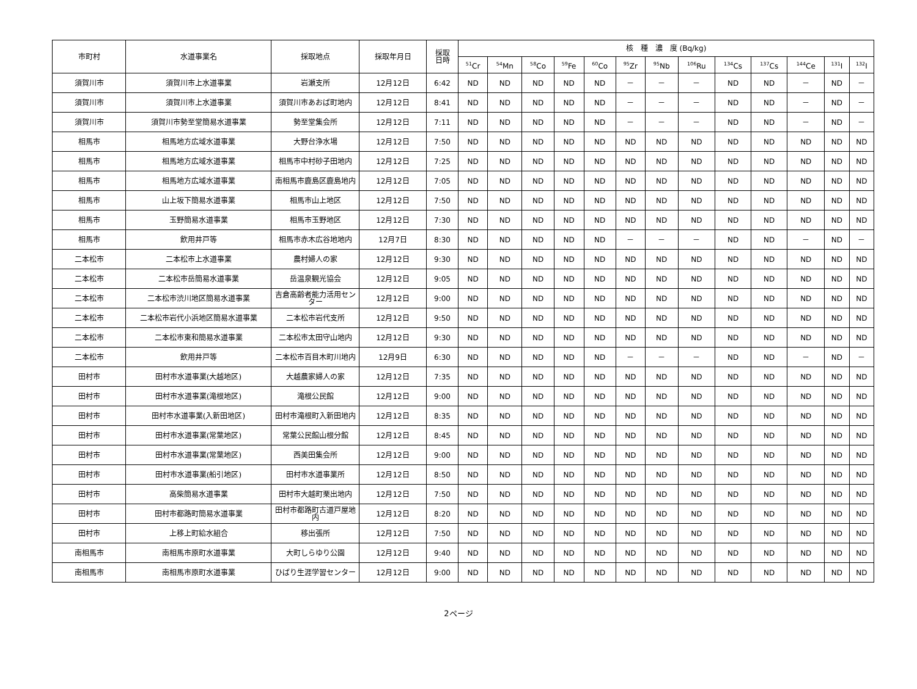| 市町村 | 水道事業名 | 採取地点 | 採取年月日 | 採取 日時 | 核 種 濃 度 (Bq/kg) | | | | | | | | | | | | |
| --- | --- | --- | --- | --- | --- | --- | --- | --- | --- | --- | --- | --- | --- | --- | --- | --- | --- |
| | | | | | <sup>51</sup>Cr | <sup>54</sup>Mn | <sup>58</sup>Co | <sup>59</sup>Fe | <sup>60</sup>Co | <sup>95</sup>Zr | <sup>95</sup>Nb | <sup>106</sup>Ru | <sup>134</sup>Cs | <sup>137</sup>Cs | <sup>144</sup>Ce | <sup>131</sup>I | <sup>132</sup>I |
| 須賀川市 | 須賀川市上水道事業 | 岩瀬支所 | 12月12日 | 6:42 | ND | ND | ND | ND | ND | － | － | － | ND | ND | － | ND | － |
| 須賀川市 | 須賀川市上水道事業 | 須賀川市あおば町地内 | 12月12日 | 8:41 | ND | ND | ND | ND | ND | － | － | － | ND | ND | － | ND | － |
| 須賀川市 | 須賀川市勢至堂簡易水道事業 | 勢至堂集会所 | 12月12日 | 7:11 | ND | ND | ND | ND | ND | － | － | － | ND | ND | － | ND | － |
| 相馬市 | 相馬地方広域水道事業 | 大野台浄水場 | 12月12日 | 7:50 | ND | ND | ND | ND | ND | ND | ND | ND | ND | ND | ND | ND | ND |
| 相馬市 | 相馬地方広域水道事業 | 相馬市中村砂子田地内 | 12月12日 | 7:25 | ND | ND | ND | ND | ND | ND | ND | ND | ND | ND | ND | ND | ND |
| 相馬市 | 相馬地方広域水道事業 | 南相馬市鹿島区鹿島地内 | 12月12日 | 7:05 | ND | ND | ND | ND | ND | ND | ND | ND | ND | ND | ND | ND | ND |
| 相馬市 | 山上坂下簡易水道事業 | 相馬市山上地区 | 12月12日 | 7:50 | ND | ND | ND | ND | ND | ND | ND | ND | ND | ND | ND | ND | ND |
| 相馬市 | 玉野簡易水道事業 | 相馬市玉野地区 | 12月12日 | 7:30 | ND | ND | ND | ND | ND | ND | ND | ND | ND | ND | ND | ND | ND |
| 相馬市 | 飲用井戸等 | 相馬市赤木広谷地地内 | 12月7日 | 8:30 | ND | ND | ND | ND | ND | － | － | － | ND | ND | － | ND | － |
| 二本松市 | 二本松市上水道事業 | 農村婦人の家 | 12月12日 | 9:30 | ND | ND | ND | ND | ND | ND | ND | ND | ND | ND | ND | ND | ND |
| 二本松市 | 二本松市岳簡易水道事業 | 岳温泉観光協会 | 12月12日 | 9:05 | ND | ND | ND | ND | ND | ND | ND | ND | ND | ND | ND | ND | ND |
| 二本松市 | 二本松市渋川地区簡易水道事業 | 吉倉高齢者能力活用センター | 12月12日 | 9:00 | ND | ND | ND | ND | ND | ND | ND | ND | ND | ND | ND | ND | ND |
| 二本松市 | 二本松市岩代小浜地区簡易水道事業 | 二本松市岩代支所 | 12月12日 | 9:50 | ND | ND | ND | ND | ND | ND | ND | ND | ND | ND | ND | ND | ND |
| 二本松市 | 二本松市東和簡易水道事業 | 二本松市太田守山地内 | 12月12日 | 9:30 | ND | ND | ND | ND | ND | ND | ND | ND | ND | ND | ND | ND | ND |
| 二本松市 | 飲用井戸等 | 二本松市百目木町川地内 | 12月9日 | 6:30 | ND | ND | ND | ND | ND | － | － | － | ND | ND | － | ND | － |
| 田村市 | 田村市水道事業(大越地区) | 大越農家婦人の家 | 12月12日 | 7:35 | ND | ND | ND | ND | ND | ND | ND | ND | ND | ND | ND | ND | ND |
| 田村市 | 田村市水道事業(滝根地区) | 滝根公民館 | 12月12日 | 9:00 | ND | ND | ND | ND | ND | ND | ND | ND | ND | ND | ND | ND | ND |
| 田村市 | 田村市水道事業(入新田地区) | 田村市滝根町入新田地内 | 12月12日 | 8:35 | ND | ND | ND | ND | ND | ND | ND | ND | ND | ND | ND | ND | ND |
| 田村市 | 田村市水道事業(常葉地区) | 常葉公民館山根分館 | 12月12日 | 8:45 | ND | ND | ND | ND | ND | ND | ND | ND | ND | ND | ND | ND | ND |
| 田村市 | 田村市水道事業(常葉地区) | 西美田集会所 | 12月12日 | 9:00 | ND | ND | ND | ND | ND | ND | ND | ND | ND | ND | ND | ND | ND |
| 田村市 | 田村市水道事業(船引地区) | 田村市水道事業所 | 12月12日 | 8:50 | ND | ND | ND | ND | ND | ND | ND | ND | ND | ND | ND | ND | ND |
| 田村市 | 高柴簡易水道事業 | 田村市大越町栗出地内 | 12月12日 | 7:50 | ND | ND | ND | ND | ND | ND | ND | ND | ND | ND | ND | ND | ND |
| 田村市 | 田村市都路町簡易水道事業 | 田村市都路町古道戸屋地内 | 12月12日 | 8:20 | ND | ND | ND | ND | ND | ND | ND | ND | ND | ND | ND | ND | ND |
| 田村市 | 上移上町給水組合 | 移出張所 | 12月12日 | 7:50 | ND | ND | ND | ND | ND | ND | ND | ND | ND | ND | ND | ND | ND |
| 南相馬市 | 南相馬市原町水道事業 | 大町しらゆり公園 | 12月12日 | 9:40 | ND | ND | ND | ND | ND | ND | ND | ND | ND | ND | ND | ND | ND |
| 南相馬市 | 南相馬市原町水道事業 | ひばり生涯学習センター | 12月12日 | 9:00 | ND | ND | ND | ND | ND | ND | ND | ND | ND | ND | ND | ND | ND |
2ページ